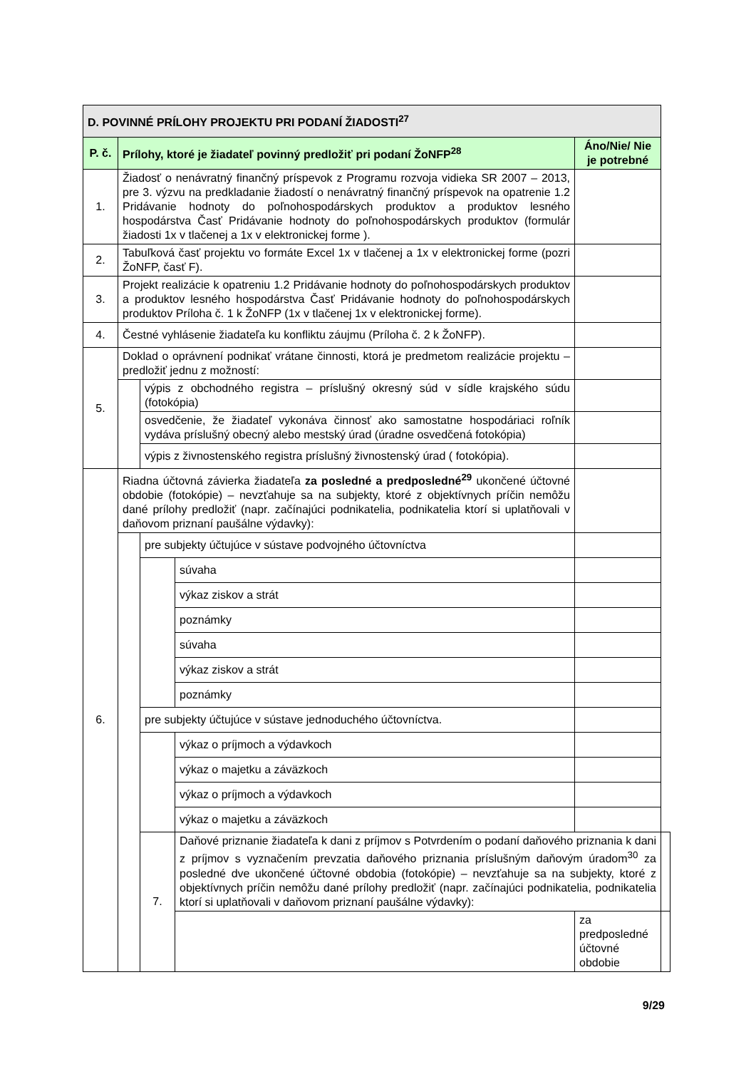| D. POVINNÉ PRÍLOHY PROJEKTU PRI PODANÍ ŽIADOSTI<sup>27</sup> | | | | | |
| --- | --- | --- | --- | --- | --- |
| P. č. | Prílohy, ktoré je žiadateľ povinný predložiť pri podaní ŽoNFP<sup>28</sup> | | | Áno/Nie/ Nie je potrebné | |
| 1. | Žiadosť o nenávratný finančný príspevok z Programu rozvoja vidieka SR 2007 – 2013, pre 3. výzvu na predkladanie žiadostí o nenávratný finančný príspevok na opatrenie 1.2 Pridávanie hodnoty do poľnohospodárskych produktov a produktov lesného hospodárstva Časť Pridávanie hodnoty do poľnohospodárskych produktov (formulár žiadosti 1x v tlačenej a 1x v elektronickej forme ). | | | | |
| 2. | Tabuľková časť projektu vo formáte Excel 1x v tlačenej a 1x v elektronickej forme (pozri ŽoNFP, časť F). | | | | |
| 3. | Projekt realizácie k opatreniu 1.2 Pridávanie hodnoty do poľnohospodárskych produktov a produktov lesného hospodárstva Časť Pridávanie hodnoty do poľnohospodárskych produktov Príloha č. 1 k ŽoNFP (1x v tlačenej 1x v elektronickej forme). | | | | |
| 4. | Čestné vyhlásenie žiadateľa ku konfliktu záujmu (Príloha č. 2 k ŽoNFP). | | | | |
| 5. | Doklad o oprávnení podnikať vrátane činnosti, ktorá je predmetom realizácie projektu – predložiť jednu z možností: | | | | |
| | | výpis z obchodného registra – príslušný okresný súd v sídle krajského súdu (fotokópia) | | | |
| | | osvedčenie, že žiadateľ vykonáva činnosť ako samostatne hospodáriaci roľník vydáva príslušný obecný alebo mestský úrad (úradne osvedčená fotokópia) | | | |
| | | výpis z živnostenského registra príslušný živnostenský úrad ( fotokópia). | | | |
| 6. | Riadna účtovná závierka žiadateľa za posledné a predposledné<sup>29</sup> ukončené účtovné obdobie (fotokópie) – nevzťahuje sa na subjekty, ktoré z objektívnych príčin nemôžu dané prílohy predložiť (napr. začínajúci podnikatelia, podnikatelia ktorí si uplatňovali v daňovom priznaní paušálne výdavky): | | | | |
| | | pre subjekty účtujúce v sústave podvojného účtovníctva | | | |
| | | | súvaha | | |
| | | | výkaz ziskov a strát | | |
| | | | poznámky | | |
| | | | súvaha | | |
| | | | výkaz ziskov a strát | | |
| | | | poznámky | | |
| | | pre subjekty účtujúce v sústave jednoduchého účtovníctva. | | | |
| | | | výkaz o príjmoch a výdavkoch | | |
| | | | výkaz o majetku a záväzkoch | | |
| | | | výkaz o príjmoch a výdavkoch | | |
| | | | výkaz o majetku a záväzkoch | | |
| | | 7. | Daňové priznanie žiadateľa k dani z príjmov s Potvrdením o podaní daňového priznania k dani z príjmov s vyznačením prevzatia daňového priznania príslušným daňovým úradom<sup>30</sup> za posledné dve ukončené účtovné obdobia (fotokópie) – nevzťahuje sa na subjekty, ktoré z objektívnych príčin nemôžu dané prílohy predložiť (napr. začínajúci podnikatelia, podnikatelia ktorí si uplatňovali v daňovom priznaní paušálne výdavky): | | |
| | | | | za predposledné účtovné obdobie | |
9/29